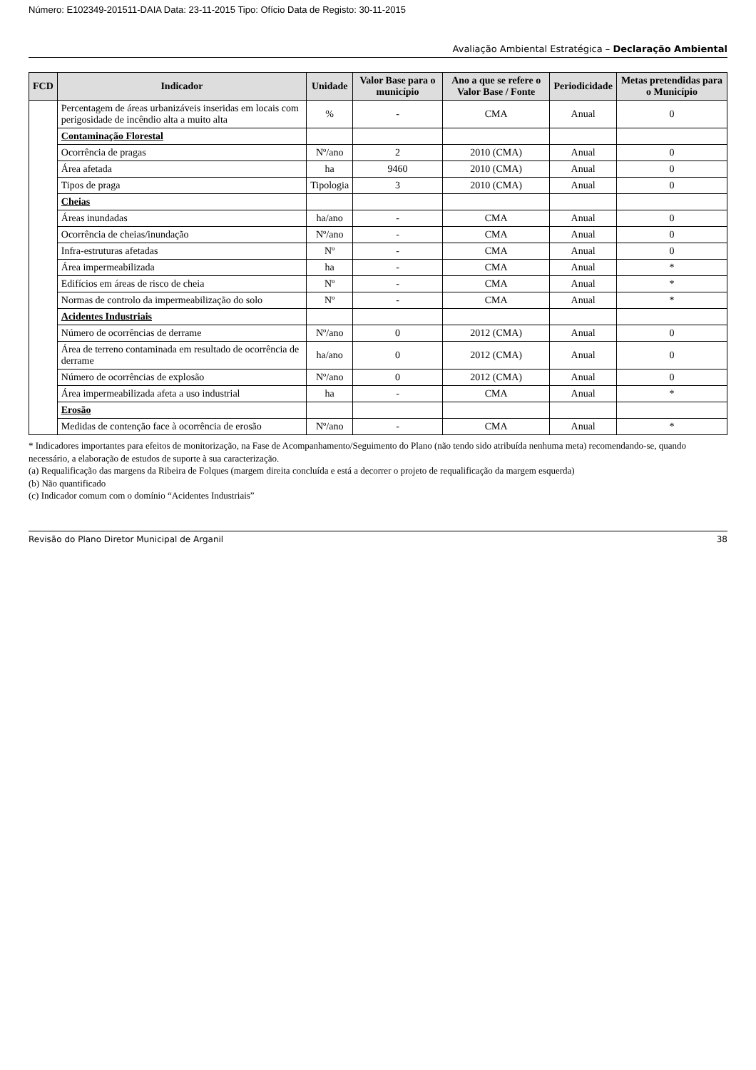Número: E102349-201511-DAIA Data: 23-11-2015 Tipo: Ofício Data de Registo: 30-11-2015
Avaliação Ambiental Estratégica – Declaração Ambiental
| FCD | Indicador | Unidade | Valor Base para o município | Ano a que se refere o Valor Base / Fonte | Periodicidade | Metas pretendidas para o Município |
| --- | --- | --- | --- | --- | --- | --- |
| | Percentagem de áreas urbanizáveis inseridas em locais com perigosidade de incêndio alta a muito alta | % | - | CMA | Anual | 0 |
| | Contaminação Florestal | | | | | |
| | Ocorrência de pragas | Nº/ano | 2 | 2010 (CMA) | Anual | 0 |
| | Área afetada | ha | 9460 | 2010 (CMA) | Anual | 0 |
| | Tipos de praga | Tipologia | 3 | 2010 (CMA) | Anual | 0 |
| | Cheias | | | | | |
| | Áreas inundadas | ha/ano | - | CMA | Anual | 0 |
| | Ocorrência de cheias/inundação | Nº/ano | - | CMA | Anual | 0 |
| | Infra-estruturas afetadas | Nº | - | CMA | Anual | 0 |
| | Área impermeabilizada | ha | - | CMA | Anual | * |
| | Edifícios em áreas de risco de cheia | Nº | - | CMA | Anual | * |
| | Normas de controlo da impermeabilização do solo | Nº | - | CMA | Anual | * |
| | Acidentes Industriais | | | | | |
| | Número de ocorrências de derrame | Nº/ano | 0 | 2012 (CMA) | Anual | 0 |
| | Área de terreno contaminada em resultado de ocorrência de derrame | ha/ano | 0 | 2012 (CMA) | Anual | 0 |
| | Número de ocorrências de explosão | Nº/ano | 0 | 2012 (CMA) | Anual | 0 |
| | Área impermeabilizada afeta a uso industrial | ha | - | CMA | Anual | * |
| | Erosão | | | | | |
| | Medidas de contenção face à ocorrência de erosão | Nº/ano | - | CMA | Anual | * |
* Indicadores importantes para efeitos de monitorização, na Fase de Acompanhamento/Seguimento do Plano (não tendo sido atribuída nenhuma meta) recomendando-se, quando necessário, a elaboração de estudos de suporte à sua caracterização.
(a) Requalificação das margens da Ribeira de Folques (margem direita concluída e está a decorrer o projeto de requalificação da margem esquerda)
(b) Não quantificado
(c) Indicador comum com o domínio “Acidentes Industriais”
Revisão do Plano Diretor Municipal de Arganil 38